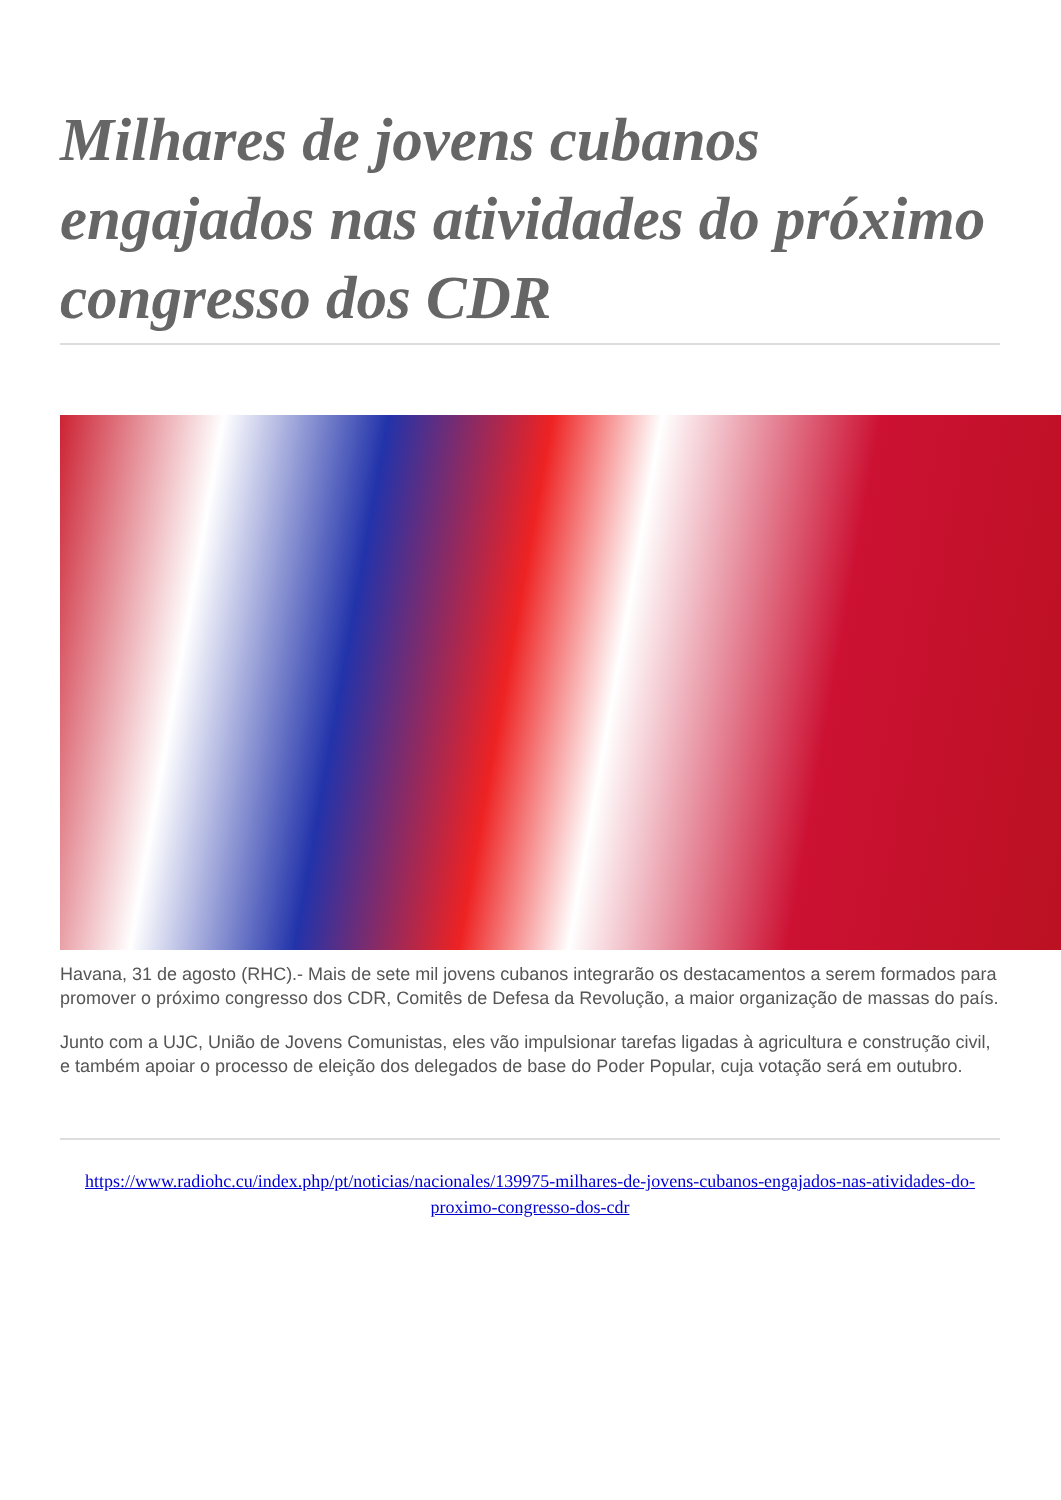Milhares de jovens cubanos engajados nas atividades do próximo congresso dos CDR
Havana, 31 de agosto (RHC).- Mais de sete mil jovens cubanos integrarão os destacamentos a serem formados para promover o próximo congresso dos CDR, Comitês de Defesa da Revolução, a maior organização de massas do país.
Junto com a UJC, União de Jovens Comunistas, eles vão impulsionar tarefas ligadas à agricultura e construção civil, e também apoiar o processo de eleição dos delegados de base do Poder Popular, cuja votação será em outubro.
https://www.radiohc.cu/index.php/pt/noticias/nacionales/139975-milhares-de-jovens-cubanos-engajados-nas-atividades-do-proximo-congresso-dos-cdr